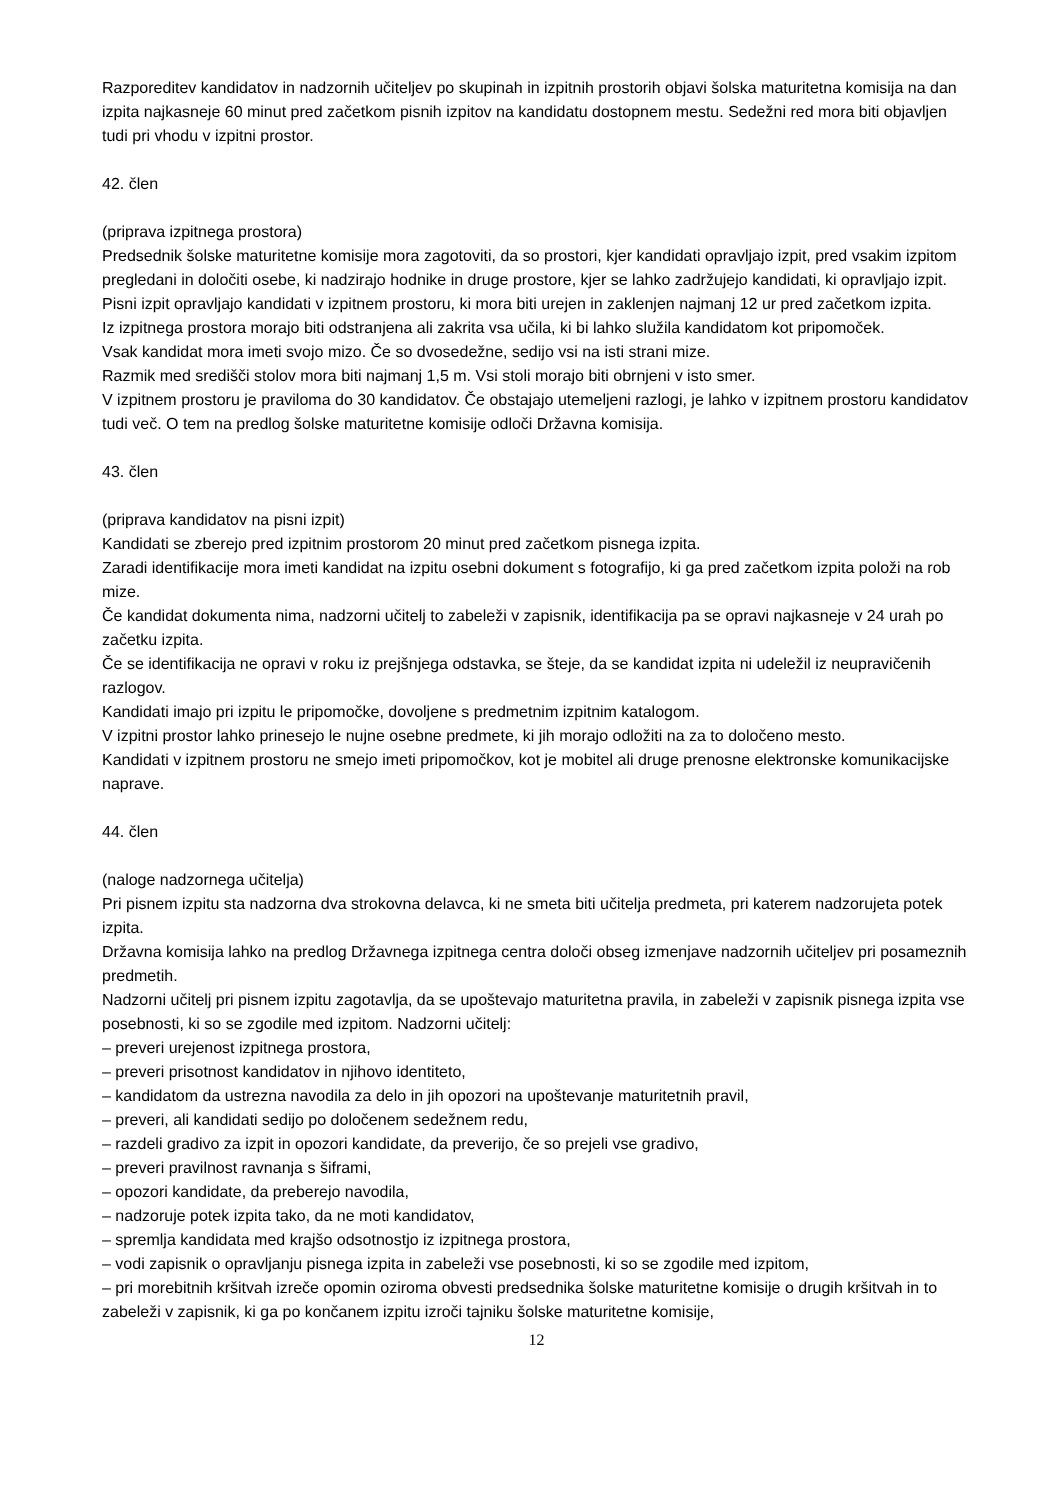Razporeditev kandidatov in nadzornih učiteljev po skupinah in izpitnih prostorih objavi šolska maturitetna komisija na dan izpita najkasneje 60 minut pred začetkom pisnih izpitov na kandidatu dostopnem mestu. Sedežni red mora biti objavljen tudi pri vhodu v izpitni prostor.
42. člen
(priprava izpitnega prostora)
Predsednik šolske maturitetne komisije mora zagotoviti, da so prostori, kjer kandidati opravljajo izpit, pred vsakim izpitom pregledani in določiti osebe, ki nadzirajo hodnike in druge prostore, kjer se lahko zadržujejo kandidati, ki opravljajo izpit.
Pisni izpit opravljajo kandidati v izpitnem prostoru, ki mora biti urejen in zaklenjen najmanj 12 ur pred začetkom izpita.
Iz izpitnega prostora morajo biti odstranjena ali zakrita vsa učila, ki bi lahko služila kandidatom kot pripomoček.
Vsak kandidat mora imeti svojo mizo. Če so dvosedežne, sedijo vsi na isti strani mize.
Razmik med središči stolov mora biti najmanj 1,5 m. Vsi stoli morajo biti obrnjeni v isto smer.
V izpitnem prostoru je praviloma do 30 kandidatov. Če obstajajo utemeljeni razlogi, je lahko v izpitnem prostoru kandidatov tudi več. O tem na predlog šolske maturitetne komisije odloči Državna komisija.
43. člen
(priprava kandidatov na pisni izpit)
Kandidati se zberejo pred izpitnim prostorom 20 minut pred začetkom pisnega izpita.
Zaradi identifikacije mora imeti kandidat na izpitu osebni dokument s fotografijo, ki ga pred začetkom izpita položi na rob mize.
Če kandidat dokumenta nima, nadzorni učitelj to zabeleži v zapisnik, identifikacija pa se opravi najkasneje v 24 urah po začetku izpita.
Če se identifikacija ne opravi v roku iz prejšnjega odstavka, se šteje, da se kandidat izpita ni udeležil iz neupravičenih razlogov.
Kandidati imajo pri izpitu le pripomočke, dovoljene s predmetnim izpitnim katalogom.
V izpitni prostor lahko prinesejo le nujne osebne predmete, ki jih morajo odložiti na za to določeno mesto.
Kandidati v izpitnem prostoru ne smejo imeti pripomočkov, kot je mobitel ali druge prenosne elektronske komunikacijske naprave.
44. člen
(naloge nadzornega učitelja)
Pri pisnem izpitu sta nadzorna dva strokovna delavca, ki ne smeta biti učitelja predmeta, pri katerem nadzorujeta potek izpita.
Državna komisija lahko na predlog Državnega izpitnega centra določi obseg izmenjave nadzornih učiteljev pri posameznih predmetih.
Nadzorni učitelj pri pisnem izpitu zagotavlja, da se upoštevajo maturitetna pravila, in zabeleži v zapisnik pisnega izpita vse posebnosti, ki so se zgodile med izpitom. Nadzorni učitelj:
– preveri urejenost izpitnega prostora,
– preveri prisotnost kandidatov in njihovo identiteto,
– kandidatom da ustrezna navodila za delo in jih opozori na upoštevanje maturitetnih pravil,
– preveri, ali kandidati sedijo po določenem sedežnem redu,
– razdeli gradivo za izpit in opozori kandidate, da preverijo, če so prejeli vse gradivo,
– preveri pravilnost ravnanja s šiframi,
– opozori kandidate, da preberejo navodila,
– nadzoruje potek izpita tako, da ne moti kandidatov,
– spremlja kandidata med krajšo odsotnostjo iz izpitnega prostora,
– vodi zapisnik o opravljanju pisnega izpita in zabeleži vse posebnosti, ki so se zgodile med izpitom,
– pri morebitnih kršitvah izreče opomin oziroma obvesti predsednika šolske maturitetne komisije o drugih kršitvah in to zabeleži v zapisnik, ki ga po končanem izpitu izroči tajniku šolske maturitetne komisije,
12